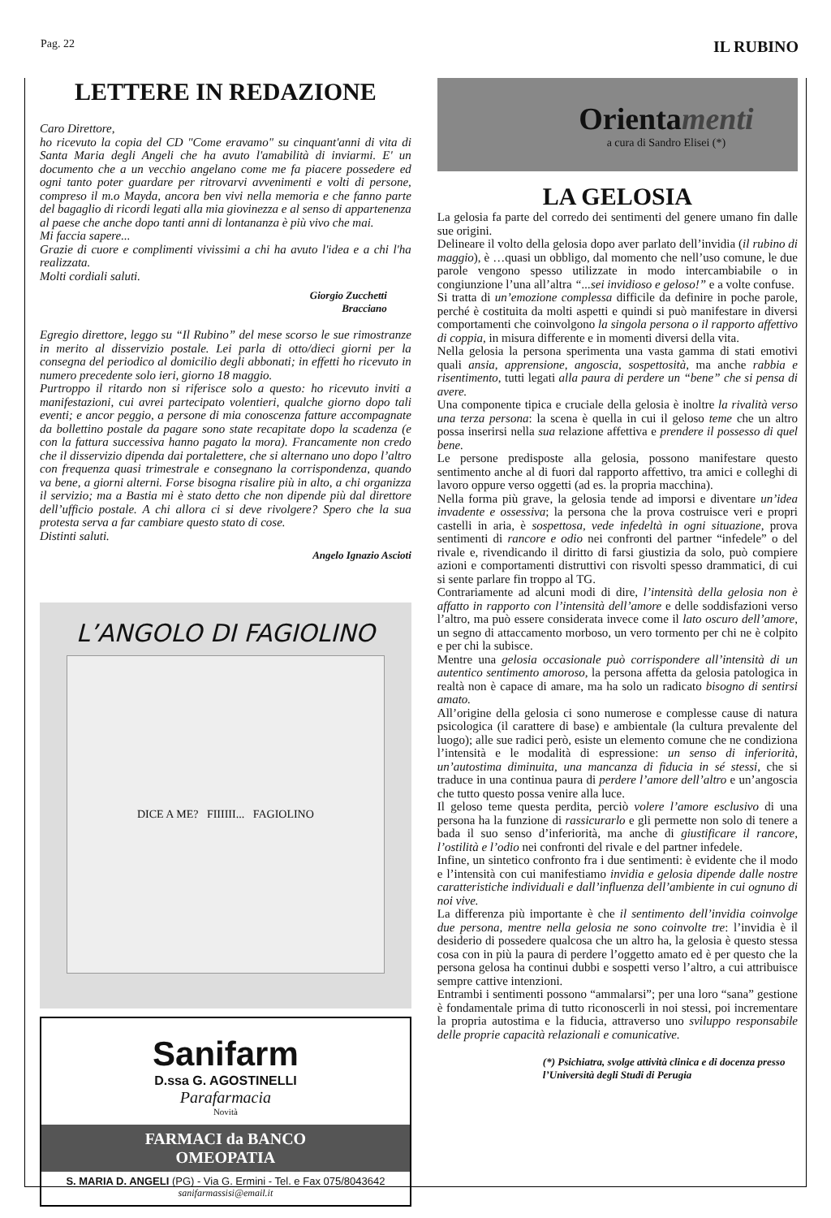Pag. 22 IL RUBINO
LETTERE IN REDAZIONE
Caro Direttore,
ho ricevuto la copia del CD "Come eravamo" su cinquant'anni di vita di Santa Maria degli Angeli che ha avuto l'amabilità di inviarmi. E' un documento che a un vecchio angelano come me fa piacere possedere ed ogni tanto poter guardare per ritrovarvi avvenimenti e volti di persone, compreso il m.o Mayda, ancora ben vivi nella memoria e che fanno parte del bagaglio di ricordi legati alla mia giovinezza e al senso di appartenenza al paese che anche dopo tanti anni di lontananza è più vivo che mai.
Mi faccia sapere...
Grazie di cuore e complimenti vivissimi a chi ha avuto l'idea e a chi l'ha realizzata.
Molti cordiali saluti.
Giorgio Zucchetti
Bracciano
Egregio direttore, leggo su “Il Rubino” del mese scorso le sue rimostranze in merito al disservizio postale. Lei parla di otto/dieci giorni per la consegna del periodico al domicilio degli abbonati; in effetti ho ricevuto in numero precedente solo ieri, giorno 18 maggio.
Purtroppo il ritardo non si riferisce solo a questo: ho ricevuto inviti a manifestazioni, cui avrei partecipato volentieri, qualche giorno dopo tali eventi; e ancor peggio, a persone di mia conoscenza fatture accompagnate da bollettino postale da pagare sono state recapitate dopo la scadenza (e con la fattura successiva hanno pagato la mora). Francamente non credo che il disservizio dipenda dai portalettere, che si alternano uno dopo l’altro con frequenza quasi trimestrale e consegnano la corrispondenza, quando va bene, a giorni alterni. Forse bisogna risalire più in alto, a chi organizza il servizio; ma a Bastia mi è stato detto che non dipende più dal direttore dell’ufficio postale. A chi allora ci si deve rivolgere? Spero che la sua protesta serva a far cambiare questo stato di cose.
Distinti saluti.
Angelo Ignazio Ascioti
L’ANGOLO DI FAGIOLINO
DICE A ME? FIIIIII... FAGIOLINO
Sanifarm
D.ssa G. AGOSTINELLI
Parafarmacia
Novità
FARMACI da BANCO
OMEOPATIA
S. MARIA D. ANGELI (PG) - Via G. Ermini - Tel. e Fax 075/8043642
sanifarmassisi@email.it
Orientamenti
a cura di Sandro Elisei (*)
LA GELOSIA
La gelosia fa parte del corredo dei sentimenti del genere umano fin dalle sue origini.
Delineare il volto della gelosia dopo aver parlato dell’invidia (il rubino di maggio), è …quasi un obbligo, dal momento che nell’uso comune, le due parole vengono spesso utilizzate in modo intercambiabile o in congiunzione l’una all’altra “...sei invidioso e geloso!” e a volte confuse.
Si tratta di un’emozione complessa difficile da definire in poche parole, perché è costituita da molti aspetti e quindi si può manifestare in diversi comportamenti che coinvolgono la singola persona o il rapporto affettivo di coppia, in misura differente e in momenti diversi della vita.
Nella gelosia la persona sperimenta una vasta gamma di stati emotivi quali ansia, apprensione, angoscia, sospettosità, ma anche rabbia e risentimento, tutti legati alla paura di perdere un “bene” che si pensa di avere.
Una componente tipica e cruciale della gelosia è inoltre la rivalità verso una terza persona: la scena è quella in cui il geloso teme che un altro possa inserirsi nella sua relazione affettiva e prendere il possesso di quel bene.
Le persone predisposte alla gelosia, possono manifestare questo sentimento anche al di fuori dal rapporto affettivo, tra amici e colleghi di lavoro oppure verso oggetti (ad es. la propria macchina).
Nella forma più grave, la gelosia tende ad imporsi e diventare un’idea invadente e ossessiva; la persona che la prova costruisce veri e propri castelli in aria, è sospettosa, vede infedeltà in ogni situazione, prova sentimenti di rancore e odio nei confronti del partner “infedele” o del rivale e, rivendicando il diritto di farsi giustizia da solo, può compiere azioni e comportamenti distruttivi con risvolti spesso drammatici, di cui si sente parlare fin troppo al TG.
Contrariamente ad alcuni modi di dire, l’intensità della gelosia non è affatto in rapporto con l’intensità dell’amore e delle soddisfazioni verso l’altro, ma può essere considerata invece come il lato oscuro dell’amore, un segno di attaccamento morboso, un vero tormento per chi ne è colpito e per chi la subisce.
Mentre una gelosia occasionale può corrispondere all’intensità di un autentico sentimento amoroso, la persona affetta da gelosia patologica in realtà non è capace di amare, ma ha solo un radicato bisogno di sentirsi amato.
All’origine della gelosia ci sono numerose e complesse cause di natura psicologica (il carattere di base) e ambientale (la cultura prevalente del luogo); alle sue radici però, esiste un elemento comune che ne condiziona l’intensità e le modalità di espressione: un senso di inferiorità, un’autostima diminuita, una mancanza di fiducia in sé stessi, che si traduce in una continua paura di perdere l’amore dell’altro e un’angoscia che tutto questo possa venire alla luce.
Il geloso teme questa perdita, perciò volere l’amore esclusivo di una persona ha la funzione di rassicurarlo e gli permette non solo di tenere a bada il suo senso d’inferiorità, ma anche di giustificare il rancore, l’ostilità e l’odio nei confronti del rivale e del partner infedele.
Infine, un sintetico confronto fra i due sentimenti: è evidente che il modo e l’intensità con cui manifestiamo invidia e gelosia dipende dalle nostre caratteristiche individuali e dall’influenza dell’ambiente in cui ognuno di noi vive.
La differenza più importante è che il sentimento dell’invidia coinvolge due persona, mentre nella gelosia ne sono coinvolte tre: l’invidia è il desiderio di possedere qualcosa che un altro ha, la gelosia è questo stessa cosa con in più la paura di perdere l’oggetto amato ed è per questo che la persona gelosa ha continui dubbi e sospetti verso l’altro, a cui attribuisce sempre cattive intenzioni.
Entrambi i sentimenti possono “ammalarsi”; per una loro “sana” gestione è fondamentale prima di tutto riconoscerli in noi stessi, poi incrementare la propria autostima e la fiducia, attraverso uno sviluppo responsabile delle proprie capacità relazionali e comunicative.
(*) Psichiatra, svolge attività clinica e di docenza presso l’Università degli Studi di Perugia